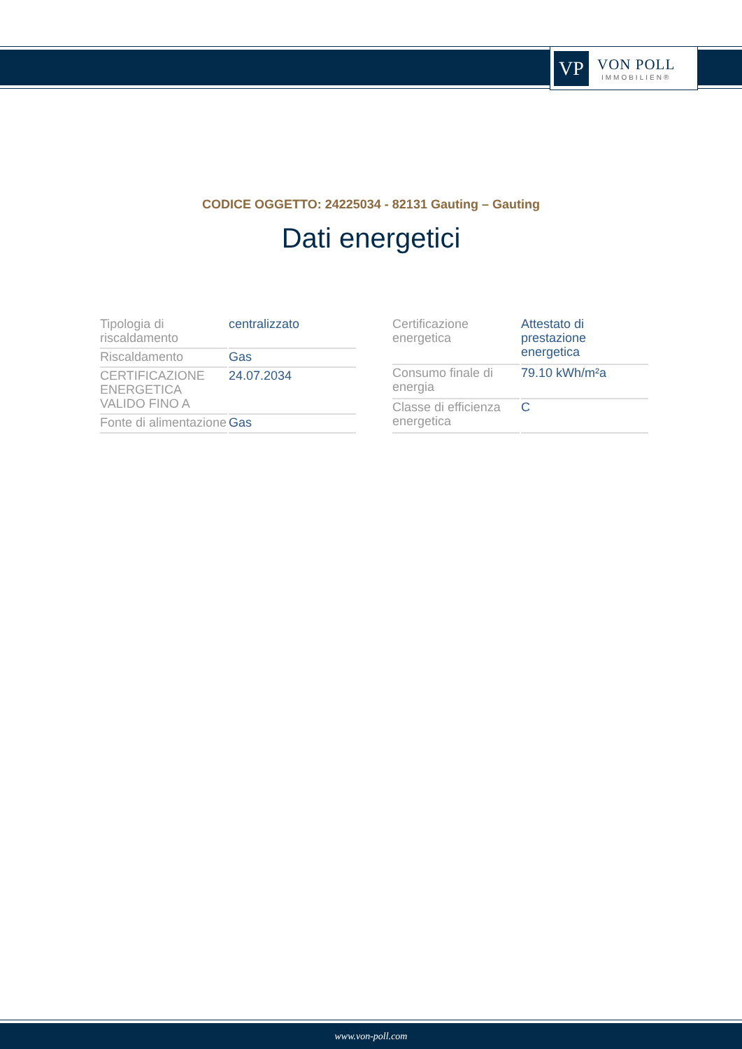VP
VON POLL
IMMOBILIEN®
CODICE OGGETTO: 24225034 - 82131 Gauting – Gauting
Dati energetici
| Tipologia di riscaldamento | centralizzato |
| Riscaldamento | Gas |
| CERTIFICAZIONE ENERGETICA VALIDO FINO A | 24.07.2034 |
| Fonte di alimentazione | Gas |
| Certificazione energetica | Attestato di prestazione energetica |
| Consumo finale di energia | 79.10 kWh/m²a |
| Classe di efficienza energetica | C |
www.von-poll.com